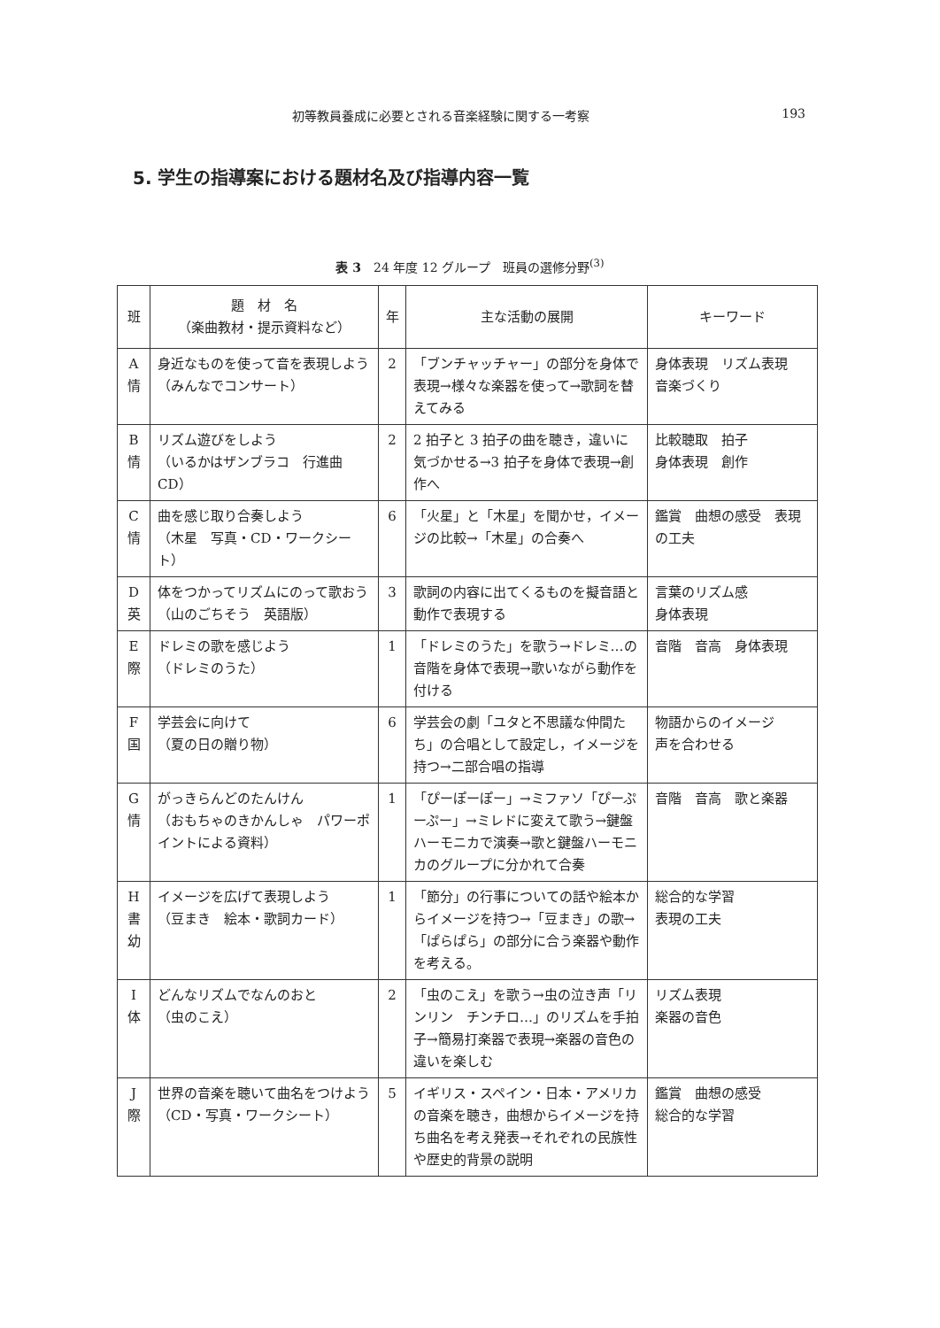初等教員養成に必要とされる音楽経験に関する一考察 193
5. 学生の指導案における題材名及び指導内容一覧
表 3　24 年度 12 グループ　班員の選修分野<sup>(3)</sup>
| 班 | 題 材 名 （楽曲教材・提示資料など） | 年 | 主な活動の展開 | キーワード |
| --- | --- | --- | --- | --- |
| A 情 | 身近なものを使って音を表現しよう （みんなでコンサート） | 2 | 「ブンチャッチャー」の部分を身体で表現→様々な楽器を使って→歌詞を替えてみる | 身体表現 リズム表現 音楽づくり |
| B 情 | リズム遊びをしよう （いるかはザンブラコ 行進曲 CD） | 2 | 2 拍子と 3 拍子の曲を聴き，違いに気づかせる→3 拍子を身体で表現→創作へ | 比較聴取 拍子 身体表現 創作 |
| C 情 | 曲を感じ取り合奏しよう （木星 写真・CD・ワークシート） | 6 | 「火星」と「木星」を聞かせ，イメージの比較→「木星」の合奏へ | 鑑賞 曲想の感受 表現の工夫 |
| D 英 | 体をつかってリズムにのって歌おう （山のごちそう 英語版） | 3 | 歌詞の内容に出てくるものを擬音語と動作で表現する | 言葉のリズム感 身体表現 |
| E 際 | ドレミの歌を感じよう （ドレミのうた） | 1 | 「ドレミのうた」を歌う→ドレミ…の音階を身体で表現→歌いながら動作を付ける | 音階 音高 身体表現 |
| F 国 | 学芸会に向けて （夏の日の贈り物） | 6 | 学芸会の劇「ユタと不思議な仲間たち」の合唱として設定し，イメージを持つ→二部合唱の指導 | 物語からのイメージ 声を合わせる |
| G 情 | がっきらんどのたんけん （おもちゃのきかんしゃ パワーポイントによる資料） | 1 | 「ぴーぽーぽー」→ミファソ「ぴーぷーぷー」→ミレドに変えて歌う→鍵盤ハーモニカで演奏→歌と鍵盤ハーモニカのグループに分かれて合奏 | 音階 音高 歌と楽器 |
| H 書 幼 | イメージを広げて表現しよう （豆まき 絵本・歌詞カード） | 1 | 「節分」の行事についての話や絵本からイメージを持つ→「豆まき」の歌→「ぱらぱら」の部分に合う楽器や動作を考える。 | 総合的な学習 表現の工夫 |
| I 体 | どんなリズムでなんのおと （虫のこえ） | 2 | 「虫のこえ」を歌う→虫の泣き声「リンリン チンチロ…」のリズムを手拍子→簡易打楽器で表現→楽器の音色の違いを楽しむ | リズム表現 楽器の音色 |
| J 際 | 世界の音楽を聴いて曲名をつけよう （CD・写真・ワークシート） | 5 | イギリス・スペイン・日本・アメリカの音楽を聴き，曲想からイメージを持ち曲名を考え発表→それぞれの民族性や歴史的背景の説明 | 鑑賞 曲想の感受 総合的な学習 |